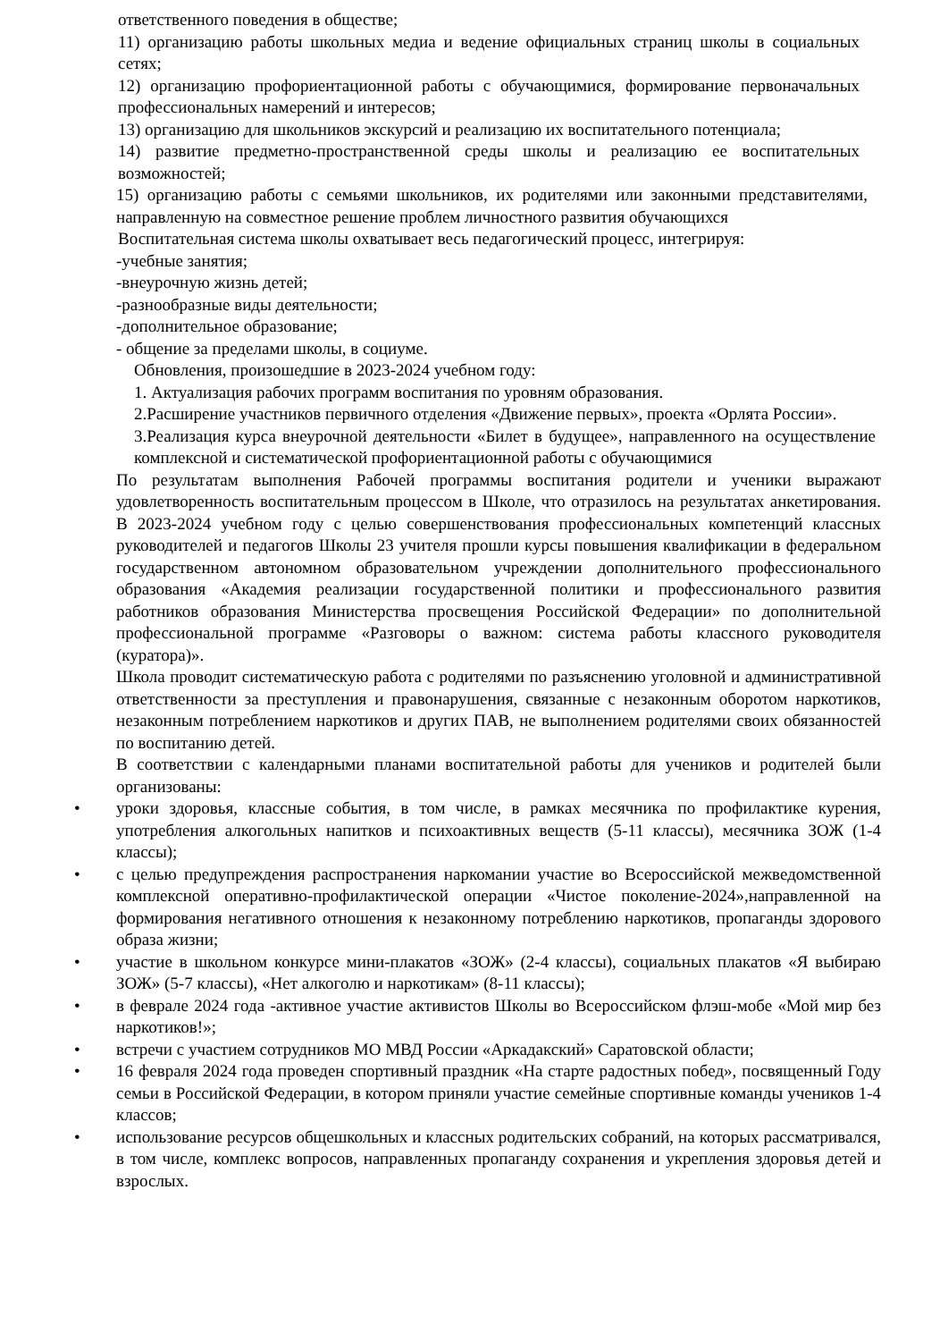ответственного поведения в обществе;
11) организацию работы школьных медиа и ведение официальных страниц школы в социальных сетях;
12) организацию профориентационной работы с обучающимися, формирование первоначальных профессиональных намерений и интересов;
13) организацию для школьников экскурсий и реализацию их воспитательного потенциала;
14) развитие предметно-пространственной среды школы и реализацию ее воспитательных возможностей;
15) организацию работы с семьями школьников, их родителями или законными представителями, направленную на совместное решение проблем личностного развития обучающихся
Воспитательная система школы охватывает весь педагогический процесс, интегрируя:
-учебные занятия;
-внеурочную жизнь детей;
-разнообразные виды деятельности;
-дополнительное образование;
- общение за пределами школы, в социуме.
Обновления, произошедшие в 2023-2024 учебном году:
1. Актуализация рабочих программ воспитания по уровням образования.
2.Расширение участников первичного отделения «Движение первых», проекта «Орлята России».
3.Реализация курса внеурочной деятельности «Билет в будущее», направленного на осуществление комплексной и систематической профориентационной работы с обучающимися
По результатам выполнения Рабочей программы воспитания родители и ученики выражают удовлетворенность воспитательным процессом в Школе, что отразилось на результатах анкетирования. В 2023-2024 учебном году с целью совершенствования профессиональных компетенций классных руководителей и педагогов Школы 23 учителя прошли курсы повышения квалификации в федеральном государственном автономном образовательном учреждении дополнительного профессионального образования «Академия реализации государственной политики и профессионального развития работников образования Министерства просвещения Российской Федерации» по дополнительной профессиональной программе «Разговоры о важном: система работы классного руководителя (куратора)».
Школа проводит систематическую работа с родителями по разъяснению уголовной и административной ответственности за преступления и правонарушения, связанные с незаконным оборотом наркотиков, незаконным потреблением наркотиков и других ПАВ, не выполнением родителями своих обязанностей по воспитанию детей.
В соответствии с календарными планами воспитательной работы для учеников и родителей были организованы:
• уроки здоровья, классные события, в том числе, в рамках месячника по профилактике курения, употребления алкогольных напитков и психоактивных веществ (5-11 классы), месячника ЗОЖ (1-4 классы);
• с целью предупреждения распространения наркомании участие во Всероссийской межведомственной комплексной оперативно-профилактической операции «Чистое поколение-2024»,направленной на формирования негативного отношения к незаконному потреблению наркотиков, пропаганды здорового образа жизни;
• участие в школьном конкурсе мини-плакатов «ЗОЖ» (2-4 классы), социальных плакатов «Я выбираю ЗОЖ» (5-7 классы), «Нет алкоголю и наркотикам» (8-11 классы);
• в феврале 2024 года -активное участие активистов Школы во Всероссийском флэш-мобе «Мой мир без наркотиков!»;
• встречи с участием сотрудников МО МВД России «Аркадакский» Саратовской области;
• 16 февраля 2024 года проведен спортивный праздник «На старте радостных побед», посвященный Году семьи в Российской Федерации, в котором приняли участие семейные спортивные команды учеников 1-4 классов;
• использование ресурсов общешкольных и классных родительских собраний, на которых рассматривался, в том числе, комплекс вопросов, направленных пропаганду сохранения и укрепления здоровья детей и взрослых.